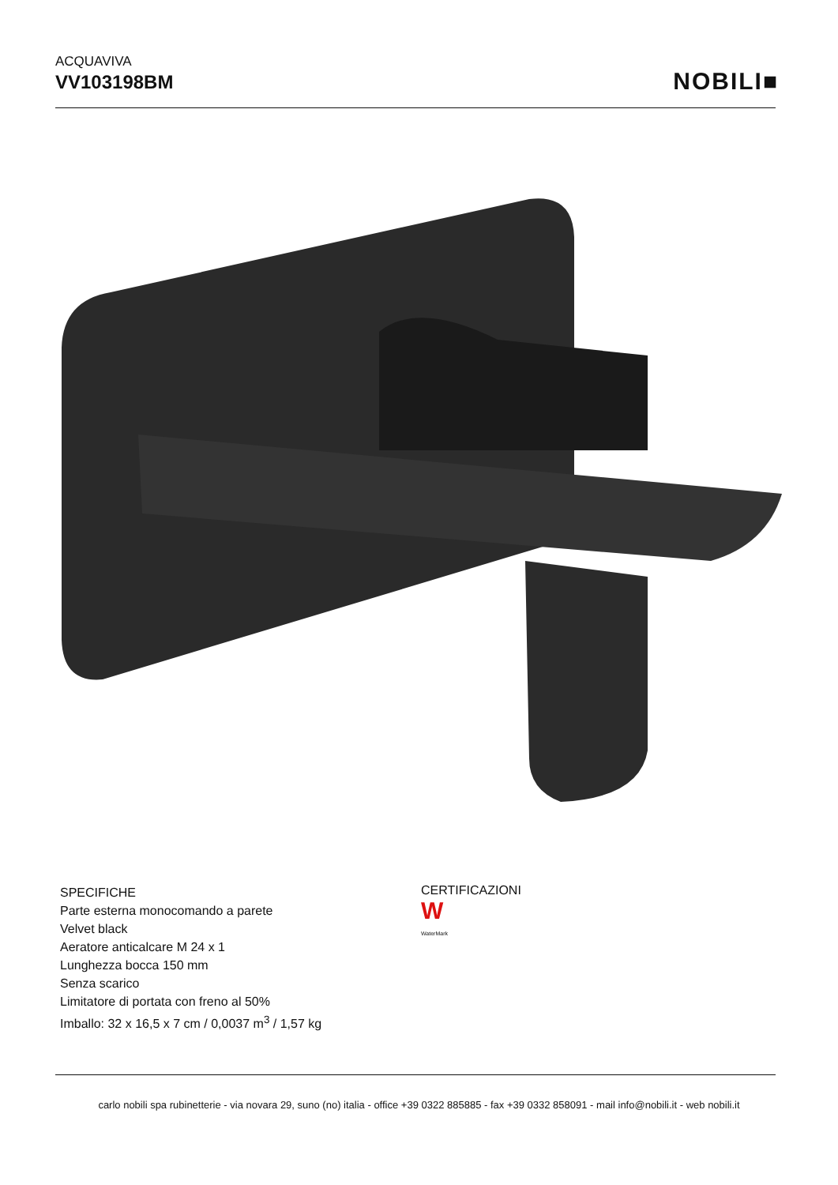ACQUAVIVA
VV103198BM
NOBILI■
SPECIFICHE
Parte esterna monocomando a parete
Velvet black
Aeratore anticalcare M 24 x 1
Lunghezza bocca 150 mm
Senza scarico
Limitatore di portata con freno al 50%
Imballo: 32 x 16,5 x 7 cm / 0,0037 m<sup>3</sup> / 1,57 kg
CERTIFICAZIONI
W
WaterMark
carlo nobili spa rubinetterie - via novara 29, suno (no) italia - office +39 0322 885885 - fax +39 0332 858091 - mail info@nobili.it - web nobili.it